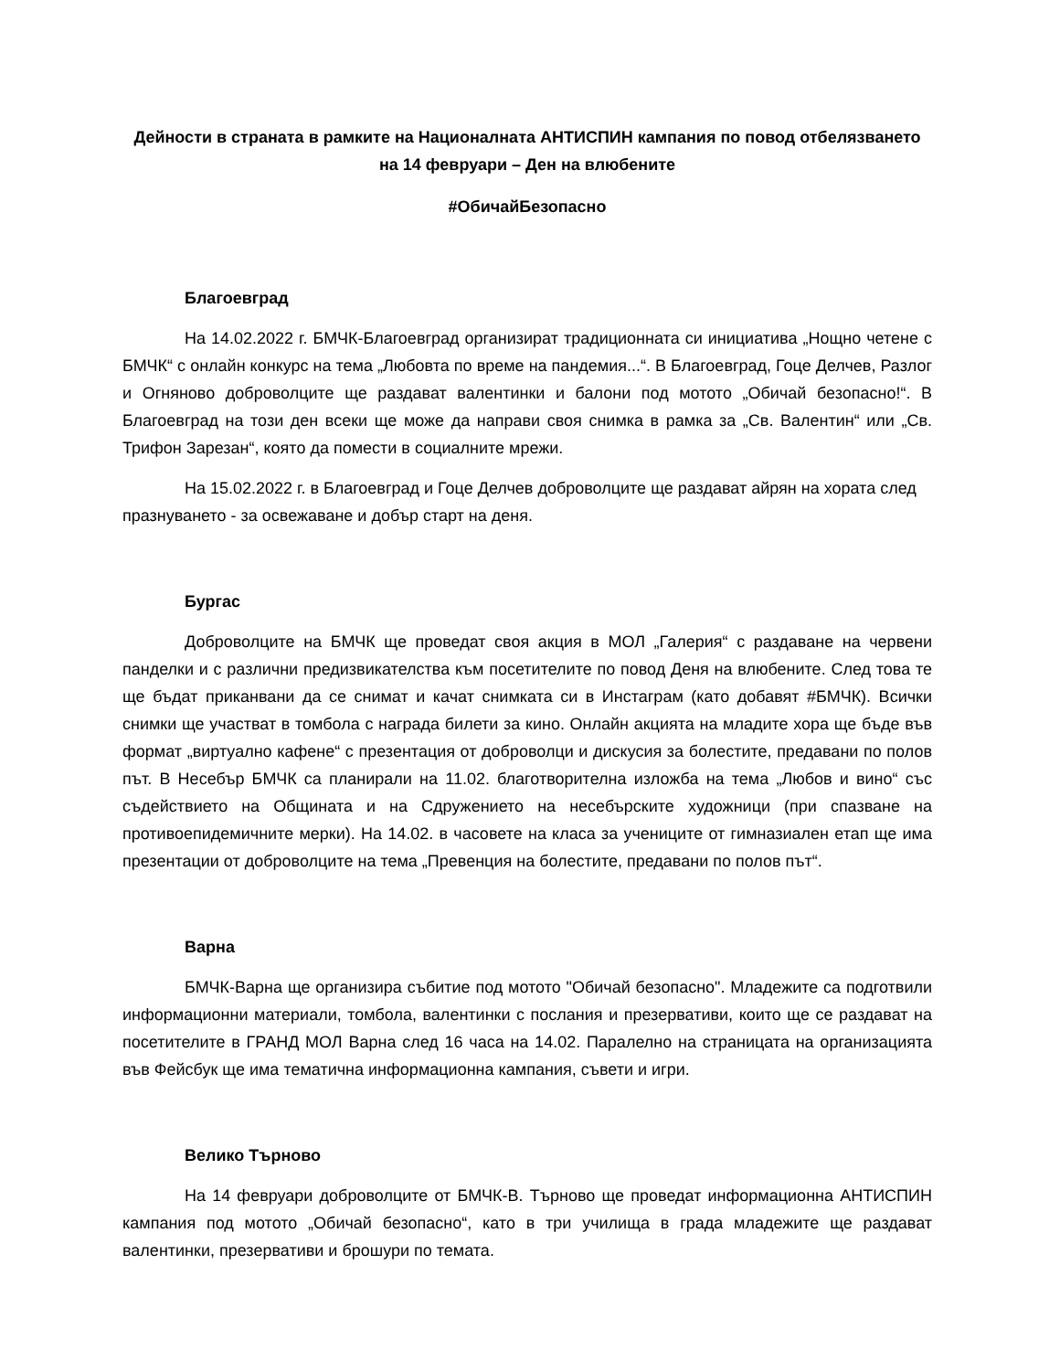Дейности в страната в рамките на Националната АНТИСПИН кампания по повод отбелязването на 14 февруари – Ден на влюбените
#ОбичайБезопасно
Благоевград
На 14.02.2022 г. БМЧК-Благоевград организират традиционната си инициатива „Нощно четене с БМЧК“ с онлайн конкурс на тема „Любовта по време на пандемия...“. В Благоевград, Гоце Делчев, Разлог и Огняново доброволците ще раздават валентинки и балони под мотото „Обичай безопасно!“. В Благоевград на този ден всеки ще може да направи своя снимка в рамка за „Св. Валентин“ или „Св. Трифон Зарезан“, която да помести в социалните мрежи.
На 15.02.2022 г. в Благоевград и Гоце Делчев доброволците ще раздават айрян на хората след празнуването - за освежаване и добър старт на деня.
Бургас
Доброволците на БМЧК ще проведат своя акция в МОЛ „Галерия“ с раздаване на червени панделки и с различни предизвикателства към посетителите по повод Деня на влюбените. След това те ще бъдат приканвани да се снимат и качат снимката си в Инстаграм (като добавят #БМЧК). Всички снимки ще участват в томбола с награда билети за кино. Онлайн акцията на младите хора ще бъде във формат „виртуално кафене“ с презентация от доброволци и дискусия за болестите, предавани по полов път. В Несебър БМЧК са планирали на 11.02. благотворителна изложба на тема „Любов и вино“ със съдействието на Общината и на Сдружението на несебърските художници (при спазване на противоепидемичните мерки). На 14.02. в часовете на класа за учениците от гимназиален етап ще има презентации от доброволците на тема „Превенция на болестите, предавани по полов път“.
Варна
БМЧК-Варна ще организира събитие под мотото "Обичай безопасно". Младежите са подготвили информационни материали, томбола, валентинки с послания и презервативи, които ще се раздават на посетителите в ГРАНД МОЛ Варна след 16 часа на 14.02. Паралелно на страницата на организацията във Фейсбук ще има тематична информационна кампания, съвети и игри.
Велико Търново
На 14 февруари доброволците от БМЧК-В. Търново ще проведат информационна АНТИСПИН кампания под мотото „Обичай безопасно“, като в три училища в града младежите ще раздават валентинки, презервативи и брошури по темата.